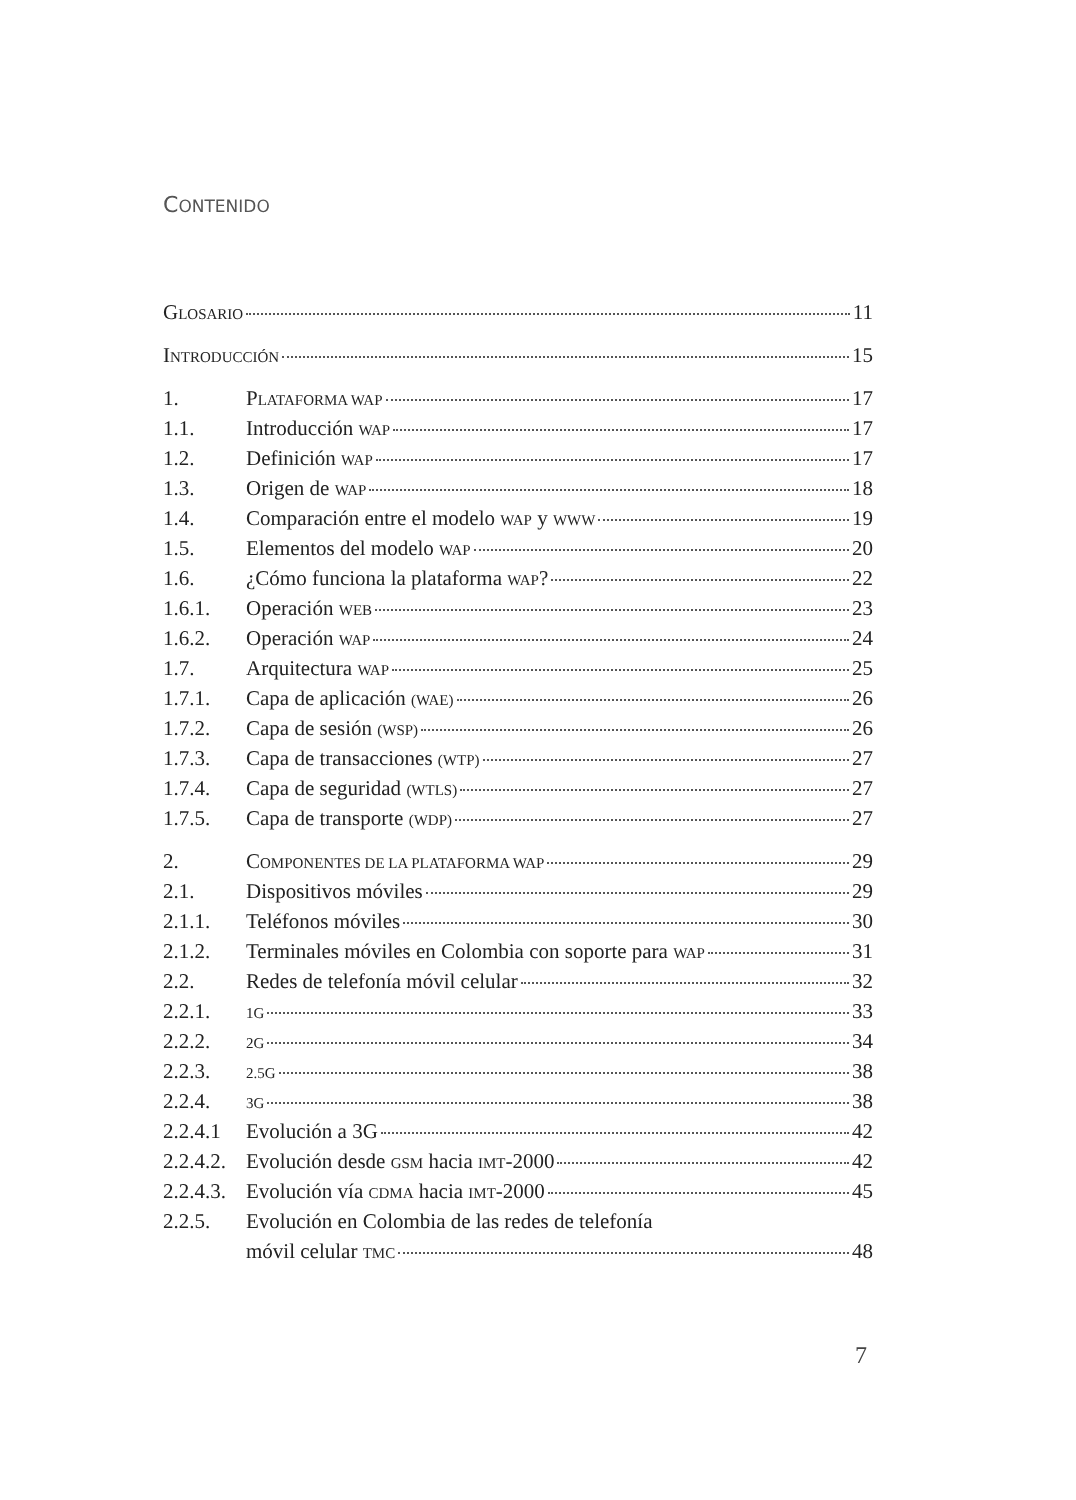CONTENIDO
GLOSARIO 11
INTRODUCCIÓN 15
1. PLATAFORMA WAP 17
1.1. Introducción WAP 17
1.2. Definición WAP 17
1.3. Origen de WAP 18
1.4. Comparación entre el modelo WAP y WWW 19
1.5. Elementos del modelo WAP 20
1.6. ¿Cómo funciona la plataforma WAP? 22
1.6.1. Operación WEB 23
1.6.2. Operación WAP 24
1.7. Arquitectura WAP 25
1.7.1. Capa de aplicación (WAE) 26
1.7.2. Capa de sesión (WSP) 26
1.7.3. Capa de transacciones (WTP) 27
1.7.4. Capa de seguridad (WTLS) 27
1.7.5. Capa de transporte (WDP) 27
2. COMPONENTES DE LA PLATAFORMA WAP 29
2.1. Dispositivos móviles 29
2.1.1. Teléfonos móviles 30
2.1.2. Terminales móviles en Colombia con soporte para WAP 31
2.2. Redes de telefonía móvil celular 32
2.2.1. 1G 33
2.2.2. 2G 34
2.2.3. 2.5G 38
2.2.4. 3G 38
2.2.4.1 Evolución a 3G 42
2.2.4.2. Evolución desde GSM hacia IMT-2000 42
2.2.4.3. Evolución vía CDMA hacia IMT-2000 45
2.2.5. Evolución en Colombia de las redes de telefonía
móvil celular TMC 48
7